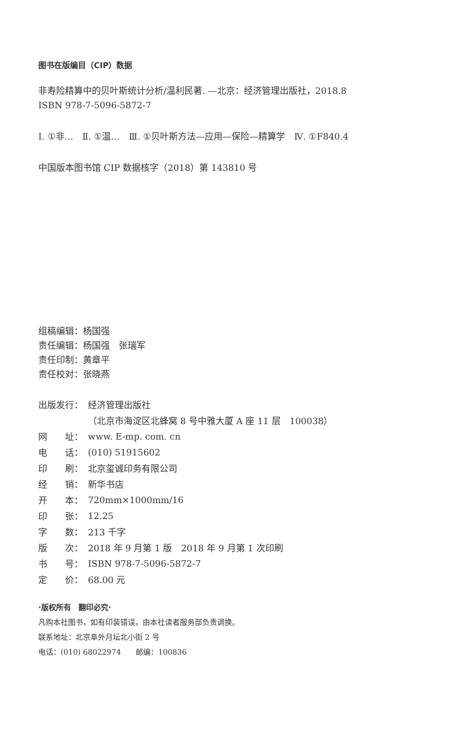图书在版编目（CIP）数据
非寿险精算中的贝叶斯统计分析/温利民著. —北京：经济管理出版社，2018.8
ISBN 978-7-5096-5872-7
Ⅰ. ①非…　Ⅱ. ①温…　Ⅲ. ①贝叶斯方法—应用—保险—精算学　Ⅳ. ①F840.4
中国版本图书馆 CIP 数据核字（2018）第 143810 号
组稿编辑：杨国强
责任编辑：杨国强　张瑞军
责任印制：黄章平
责任校对：张晓燕
| 出版发行： | 经济管理出版社 |
| | （北京市海淀区北蜂窝 8 号中雅大厦 A 座 11 层 100038） |
| 网 址： | www. E-mp. com. cn |
| 电 话： | (010) 51915602 |
| 印 刷： | 北京玺诚印务有限公司 |
| 经 销： | 新华书店 |
| 开 本： | 720mm×1000mm/16 |
| 印 张： | 12.25 |
| 字 数： | 213 千字 |
| 版 次： | 2018 年 9 月第 1 版 2018 年 9 月第 1 次印刷 |
| 书 号： | ISBN 978-7-5096-5872-7 |
| 定 价： | 68.00 元 |
·版权所有　翻印必究·
凡购本社图书，如有印装错误，由本社读者服务部负责调换。
联系地址：北京阜外月坛北小街 2 号
电话：(010) 68022974　　邮编：100836